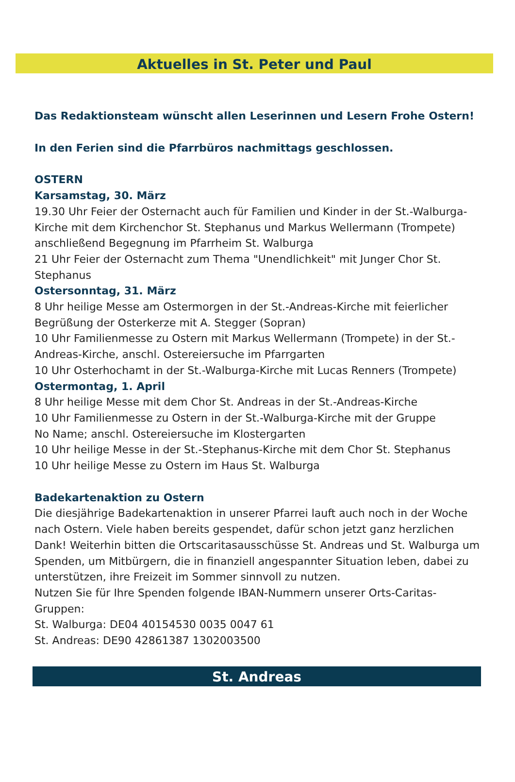Aktuelles in St. Peter und Paul
Das Redaktionsteam wünscht allen Leserinnen und Lesern Frohe Ostern!
In den Ferien sind die Pfarrbüros nachmittags geschlossen.
OSTERN
Karsamstag, 30. März
19.30 Uhr Feier der Osternacht auch für Familien und Kinder in der St.-Walburga-Kirche mit dem Kirchenchor St. Stephanus und Markus Wellermann (Trompete) anschließend Begegnung im Pfarrheim St. Walburga
21 Uhr Feier der Osternacht zum Thema "Unendlichkeit" mit Junger Chor St. Stephanus
Ostersonntag, 31. März
8 Uhr heilige Messe am Ostermorgen in der St.-Andreas-Kirche mit feierlicher Begrüßung der Osterkerze mit A. Stegger (Sopran)
10 Uhr Familienmesse zu Ostern mit Markus Wellermann (Trompete) in der St.-Andreas-Kirche, anschl. Ostereiersuche im Pfarrgarten
10 Uhr Osterhochamt in der St.-Walburga-Kirche mit Lucas Renners (Trompete)
Ostermontag, 1. April
8 Uhr heilige Messe mit dem Chor St. Andreas in der St.-Andreas-Kirche
10 Uhr Familienmesse zu Ostern in der St.-Walburga-Kirche mit der Gruppe
No Name; anschl. Ostereiersuche im Klostergarten
10 Uhr heilige Messe in der St.-Stephanus-Kirche mit dem Chor St. Stephanus
10 Uhr heilige Messe zu Ostern im Haus St. Walburga
Badekartenaktion zu Ostern
Die diesjährige Badekartenaktion in unserer Pfarrei lauft auch noch in der Woche nach Ostern. Viele haben bereits gespendet, dafür schon jetzt ganz herzlichen Dank! Weiterhin bitten die Ortscaritasausschüsse St. Andreas und St. Walburga um Spenden, um Mitbürgern, die in finanziell angespannter Situation leben, dabei zu unterstützen, ihre Freizeit im Sommer sinnvoll zu nutzen.
Nutzen Sie für Ihre Spenden folgende IBAN-Nummern unserer Orts-Caritas-Gruppen:
St. Walburga: DE04 40154530 0035 0047 61
St. Andreas: DE90 42861387 1302003500
St. Andreas